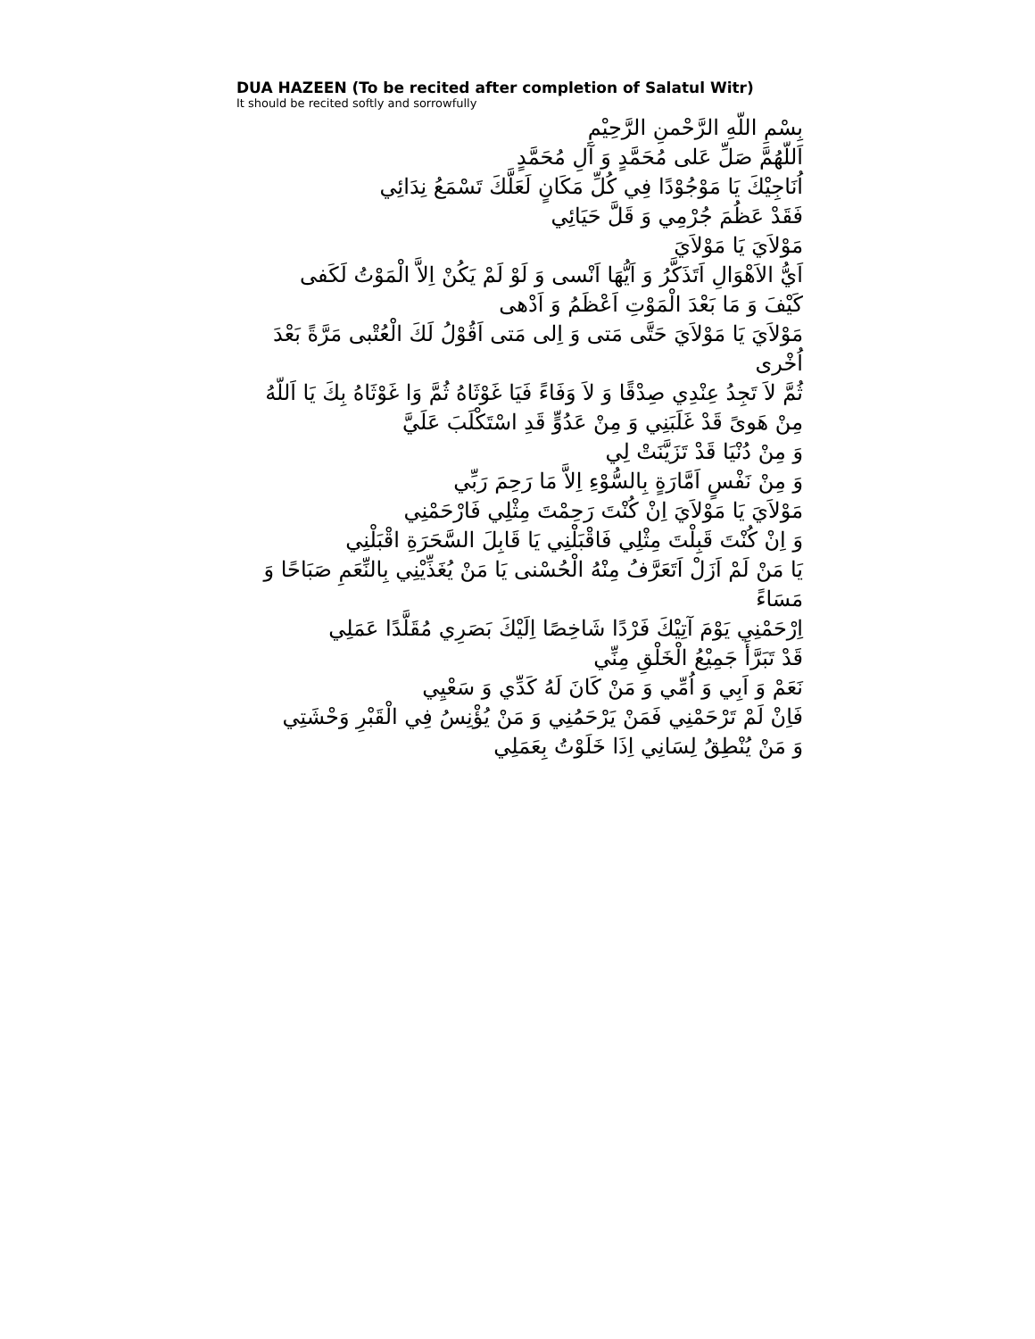DUA HAZEEN (To be recited after completion of Salatul Witr)
It should be recited softly and sorrowfully
بِسْمِ اللّهِ الرَّحْمنِ الرَّحِيْمِ
اَللّهُمَّ صَلِّ عَلى مُحَمَّدٍ وَ آلِ مُحَمَّدٍ
اُنَاجِيْكَ يَا مَوْجُوْدًا فِي كُلِّ مَكَانٍ لَعَلَّكَ تَسْمَعُ نِدَائِي
فَقَدْ عَظُمَ جُرْمِي وَ قَلَّ حَيَائِي
مَوْلاَيَ يَا مَوْلاَيَ
اَيُّ الاَهْوَالِ اَتَذَكَّرُ وَ اَيُّهَا اَنْسى وَ لَوْ لَمْ يَكُنْ اِلاَّ الْمَوْتُ لَكَفى
كَيْفَ وَ مَا بَعْدَ الْمَوْتِ اَعْظَمُ وَ اَدْهى
مَوْلاَيَ يَا مَوْلاَيَ حَتَّى مَتى وَ اِلى مَتى اَقُوْلُ لَكَ الْعُتْبى مَرَّةً بَعْدَ اُخْرى
ثُمَّ لاَ تَجِدُ عِنْدِي صِدْقًا وَ لاَ وَفَاءً فَيَا غَوْثَاهُ ثُمَّ وَا غَوْثَاهُ بِكَ يَا اَللّهُ
مِنْ هَوىً قَدْ غَلَبَنِي وَ مِنْ عَدُوٍّ قَدِ اسْتَكْلَبَ عَلَيَّ
وَ مِنْ دُنْيَا قَدْ تَزَيَّنَتْ لِي
وَ مِنْ نَفْسٍ اَمَّارَةٍ بِالسُّوْءِ اِلاَّ مَا رَحِمَ رَبِّي
مَوْلاَيَ يَا مَوْلاَيَ اِنْ كُنْتَ رَحِمْتَ مِثْلِي فَارْحَمْنِي
وَ اِنْ كُنْتَ قَبِلْتَ مِثْلِي فَاقْبَلْنِي يَا قَابِلَ السَّحَرَةِ اقْبَلْنِي
يَا مَنْ لَمْ اَزَلْ اَتَعَرَّفُ مِنْهُ الْحُسْنى يَا مَنْ يُغَذِّيْنِي بِالنِّعَمِ صَبَاحًا وَ مَسَاءً
اِرْحَمْنِي يَوْمَ آتِيْكَ فَرْدًا شَاخِصًا اِلَيْكَ بَصَرِي مُقَلَّدًا عَمَلِي
قَدْ تَبَرَّأَ جَمِيْعُ الْخَلْقِ مِنِّي
نَعَمْ وَ اَبِي وَ اُمِّي وَ مَنْ كَانَ لَهُ كَدِّي وَ سَعْيِي
فَاِنْ لَمْ تَرْحَمْنِي فَمَنْ يَرْحَمُنِي وَ مَنْ يُؤْنِسُ فِي الْقَبْرِ وَحْشَتِي
وَ مَنْ يُنْطِقُ لِسَانِي اِذَا خَلَوْتُ بِعَمَلِي